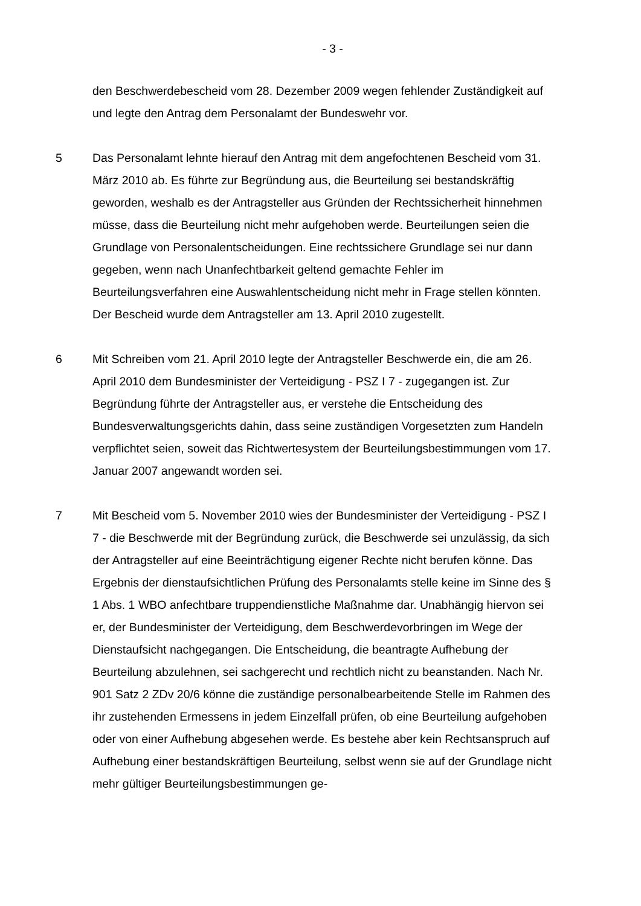- 3 -
den Beschwerdebescheid vom 28. Dezember 2009 wegen fehlender Zuständigkeit auf und legte den Antrag dem Personalamt der Bundeswehr vor.
5 Das Personalamt lehnte hierauf den Antrag mit dem angefochtenen Bescheid vom 31. März 2010 ab. Es führte zur Begründung aus, die Beurteilung sei bestandskräftig geworden, weshalb es der Antragsteller aus Gründen der Rechtssicherheit hinnehmen müsse, dass die Beurteilung nicht mehr aufgehoben werde. Beurteilungen seien die Grundlage von Personalentscheidungen. Eine rechtssichere Grundlage sei nur dann gegeben, wenn nach Unanfechtbarkeit geltend gemachte Fehler im Beurteilungsverfahren eine Auswahlentscheidung nicht mehr in Frage stellen könnten. Der Bescheid wurde dem Antragsteller am 13. April 2010 zugestellt.
6 Mit Schreiben vom 21. April 2010 legte der Antragsteller Beschwerde ein, die am 26. April 2010 dem Bundesminister der Verteidigung - PSZ I 7 - zugegangen ist. Zur Begründung führte der Antragsteller aus, er verstehe die Entscheidung des Bundesverwaltungsgerichts dahin, dass seine zuständigen Vorgesetzten zum Handeln verpflichtet seien, soweit das Richtwertesystem der Beurteilungsbestimmungen vom 17. Januar 2007 angewandt worden sei.
7 Mit Bescheid vom 5. November 2010 wies der Bundesminister der Verteidigung - PSZ I 7 - die Beschwerde mit der Begründung zurück, die Beschwerde sei unzulässig, da sich der Antragsteller auf eine Beeinträchtigung eigener Rechte nicht berufen könne. Das Ergebnis der dienstaufsichtlichen Prüfung des Personalamts stelle keine im Sinne des § 1 Abs. 1 WBO anfechtbare truppendienstliche Maßnahme dar. Unabhängig hiervon sei er, der Bundesminister der Verteidigung, dem Beschwerdevorbringen im Wege der Dienstaufsicht nachgegangen. Die Entscheidung, die beantragte Aufhebung der Beurteilung abzulehnen, sei sachgerecht und rechtlich nicht zu beanstanden. Nach Nr. 901 Satz 2 ZDv 20/6 könne die zuständige personalbearbeitende Stelle im Rahmen des ihr zustehenden Ermessens in jedem Einzelfall prüfen, ob eine Beurteilung aufgehoben oder von einer Aufhebung abgesehen werde. Es bestehe aber kein Rechtsanspruch auf Aufhebung einer bestandskräftigen Beurteilung, selbst wenn sie auf der Grundlage nicht mehr gültiger Beurteilungsbestimmungen ge-